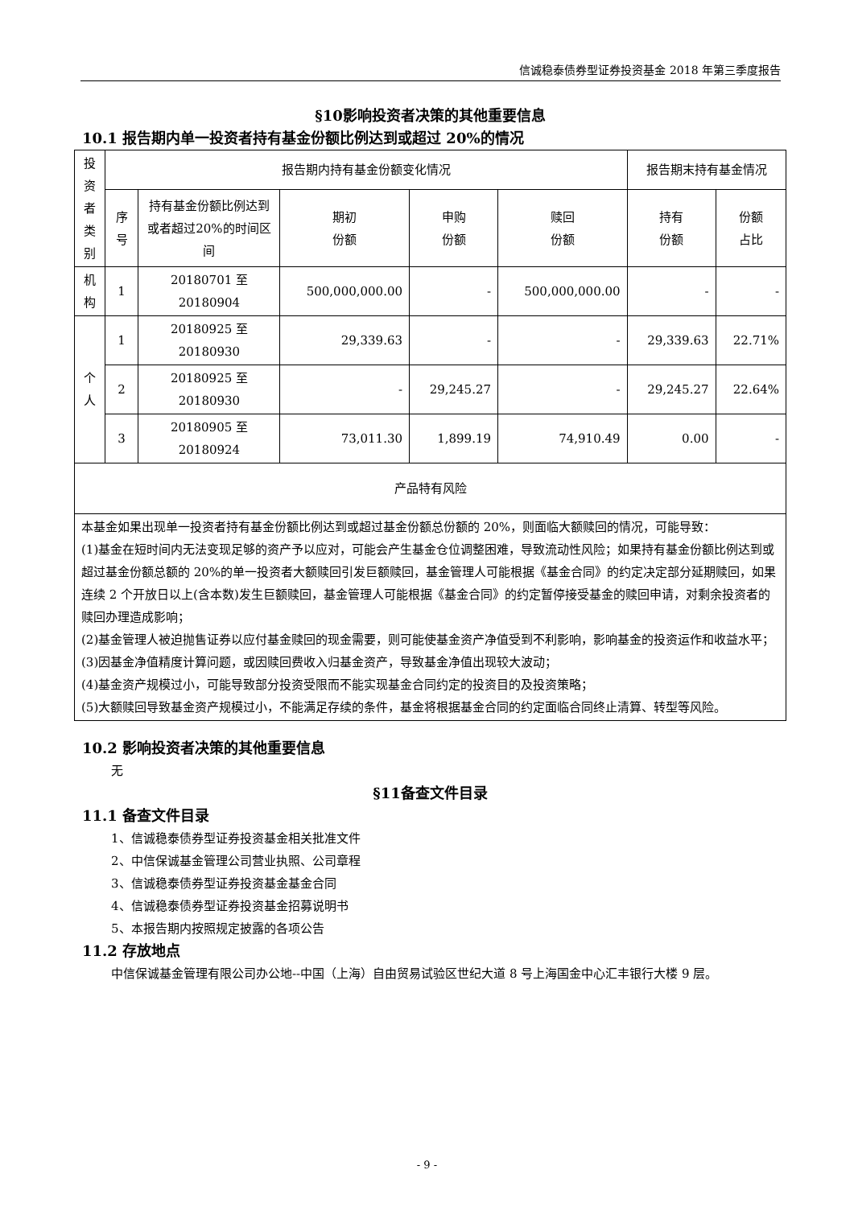信诚稳泰债券型证券投资基金 2018 年第三季度报告
§10影响投资者决策的其他重要信息
10.1 报告期内单一投资者持有基金份额比例达到或超过 20%的情况
| 投 资 者 类 别 | 报告期内持有基金份额变化情况 | | | | | 报告期末持有基金情况 | |
| | 序号 | 持有基金份额比例达到或者超过20%的时间区间 | 期初 份额 | 申购 份额 | 赎回 份额 | 持有 份额 | 份额 占比 |
| 机 构 | 1 | 20180701 至 20180904 | 500,000,000.00 | - | 500,000,000.00 | - | - |
| 个 人 | 1 | 20180925 至 20180930 | 29,339.63 | - | - | 29,339.63 | 22.71% |
| | 2 | 20180925 至 20180930 | - | 29,245.27 | - | 29,245.27 | 22.64% |
| | 3 | 20180905 至 20180924 | 73,011.30 | 1,899.19 | 74,910.49 | 0.00 | - |
| 产品特有风险 | | | | | | | |
| 本基金如果出现单一投资者持有基金份额比例达到或超过基金份额总份额的 20%，则面临大额赎回的情况，可能导致： (1)基金在短时间内无法变现足够的资产予以应对，可能会产生基金仓位调整困难，导致流动性风险；如果持有基金份额比例达到或超过基金份额总额的 20%的单一投资者大额赎回引发巨额赎回，基金管理人可能根据《基金合同》的约定决定部分延期赎回，如果连续 2 个开放日以上(含本数)发生巨额赎回，基金管理人可能根据《基金合同》的约定暂停接受基金的赎回申请，对剩余投资者的赎回办理造成影响； (2)基金管理人被迫抛售证券以应付基金赎回的现金需要，则可能使基金资产净值受到不利影响，影响基金的投资运作和收益水平； (3)因基金净值精度计算问题，或因赎回费收入归基金资产，导致基金净值出现较大波动； (4)基金资产规模过小，可能导致部分投资受限而不能实现基金合同约定的投资目的及投资策略； (5)大额赎回导致基金资产规模过小，不能满足存续的条件，基金将根据基金合同的约定面临合同终止清算、转型等风险。 | | | | | | | |
10.2 影响投资者决策的其他重要信息
无
§11备查文件目录
11.1 备查文件目录
1、信诚稳泰债券型证券投资基金相关批准文件
2、中信保诚基金管理公司营业执照、公司章程
3、信诚稳泰债券型证券投资基金基金合同
4、信诚稳泰债券型证券投资基金招募说明书
5、本报告期内按照规定披露的各项公告
11.2 存放地点
中信保诚基金管理有限公司办公地--中国（上海）自由贸易试验区世纪大道 8 号上海国金中心汇丰银行大楼 9 层。
- 9 -